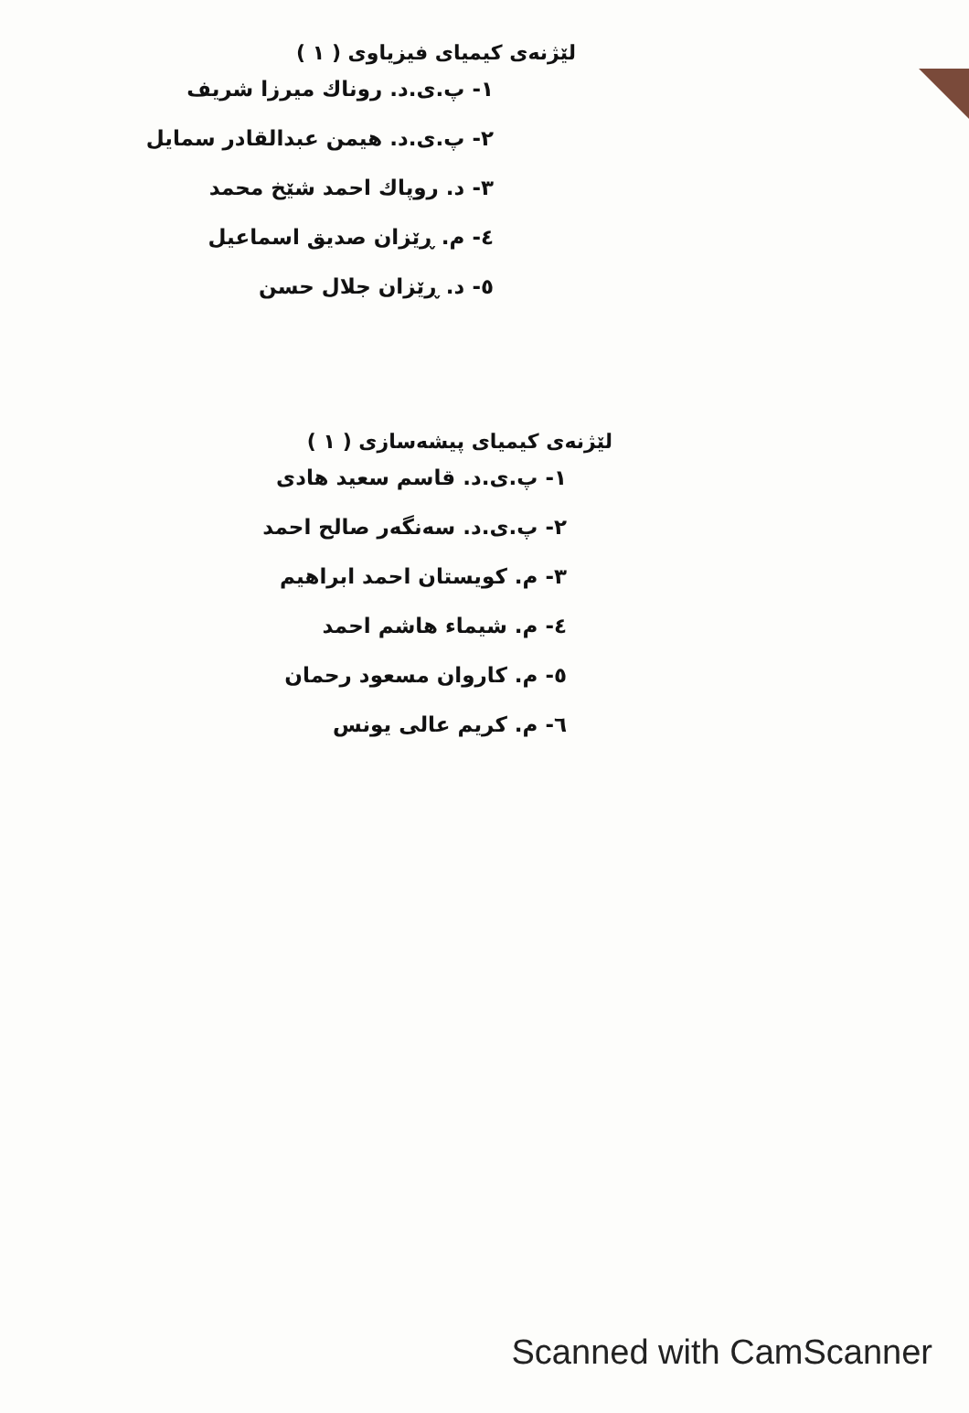لێژنەی کیمیای فیزیاوی ( ١ )
١- پ.ی.د. روناك میرزا شریف
٢- پ.ی.د. هیمن عبدالقادر سمایل
٣- د. روپاك احمد شێخ محمد
٤- م. ڕێزان صدیق اسماعیل
٥- د. ڕێزان جلال حسن
لێژنەی کیمیای پیشەسازی ( ١ )
١- پ.ی.د. قاسم سعید هادی
٢- پ.ی.د. سەنگەر صالح احمد
٣- م. کویستان احمد ابراهیم
٤- م. شیماء هاشم احمد
٥- م. کاروان مسعود رحمان
٦- م. کریم عالی یونس
Scanned with CamScanner